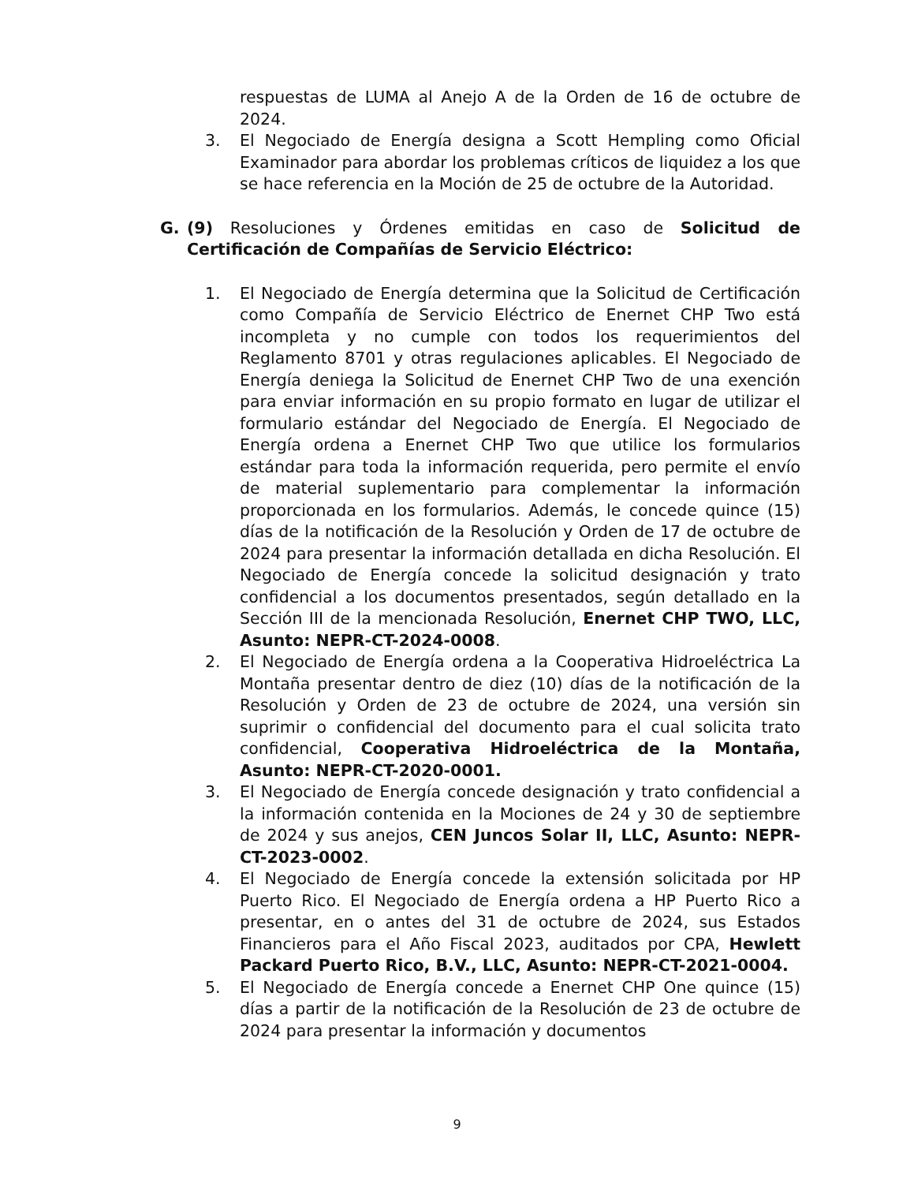respuestas de LUMA al Anejo A de la Orden de 16 de octubre de 2024.
3. El Negociado de Energía designa a Scott Hempling como Oficial Examinador para abordar los problemas críticos de liquidez a los que se hace referencia en la Moción de 25 de octubre de la Autoridad.
G. (9) Resoluciones y Órdenes emitidas en caso de Solicitud de Certificación de Compañías de Servicio Eléctrico:
1. El Negociado de Energía determina que la Solicitud de Certificación como Compañía de Servicio Eléctrico de Enernet CHP Two está incompleta y no cumple con todos los requerimientos del Reglamento 8701 y otras regulaciones aplicables. El Negociado de Energía deniega la Solicitud de Enernet CHP Two de una exención para enviar información en su propio formato en lugar de utilizar el formulario estándar del Negociado de Energía. El Negociado de Energía ordena a Enernet CHP Two que utilice los formularios estándar para toda la información requerida, pero permite el envío de material suplementario para complementar la información proporcionada en los formularios. Además, le concede quince (15) días de la notificación de la Resolución y Orden de 17 de octubre de 2024 para presentar la información detallada en dicha Resolución. El Negociado de Energía concede la solicitud designación y trato confidencial a los documentos presentados, según detallado en la Sección III de la mencionada Resolución, Enernet CHP TWO, LLC, Asunto: NEPR-CT-2024-0008.
2. El Negociado de Energía ordena a la Cooperativa Hidroeléctrica La Montaña presentar dentro de diez (10) días de la notificación de la Resolución y Orden de 23 de octubre de 2024, una versión sin suprimir o confidencial del documento para el cual solicita trato confidencial, Cooperativa Hidroeléctrica de la Montaña, Asunto: NEPR-CT-2020-0001.
3. El Negociado de Energía concede designación y trato confidencial a la información contenida en la Mociones de 24 y 30 de septiembre de 2024 y sus anejos, CEN Juncos Solar II, LLC, Asunto: NEPR-CT-2023-0002.
4. El Negociado de Energía concede la extensión solicitada por HP Puerto Rico. El Negociado de Energía ordena a HP Puerto Rico a presentar, en o antes del 31 de octubre de 2024, sus Estados Financieros para el Año Fiscal 2023, auditados por CPA, Hewlett Packard Puerto Rico, B.V., LLC, Asunto: NEPR-CT-2021-0004.
5. El Negociado de Energía concede a Enernet CHP One quince (15) días a partir de la notificación de la Resolución de 23 de octubre de 2024 para presentar la información y documentos
9